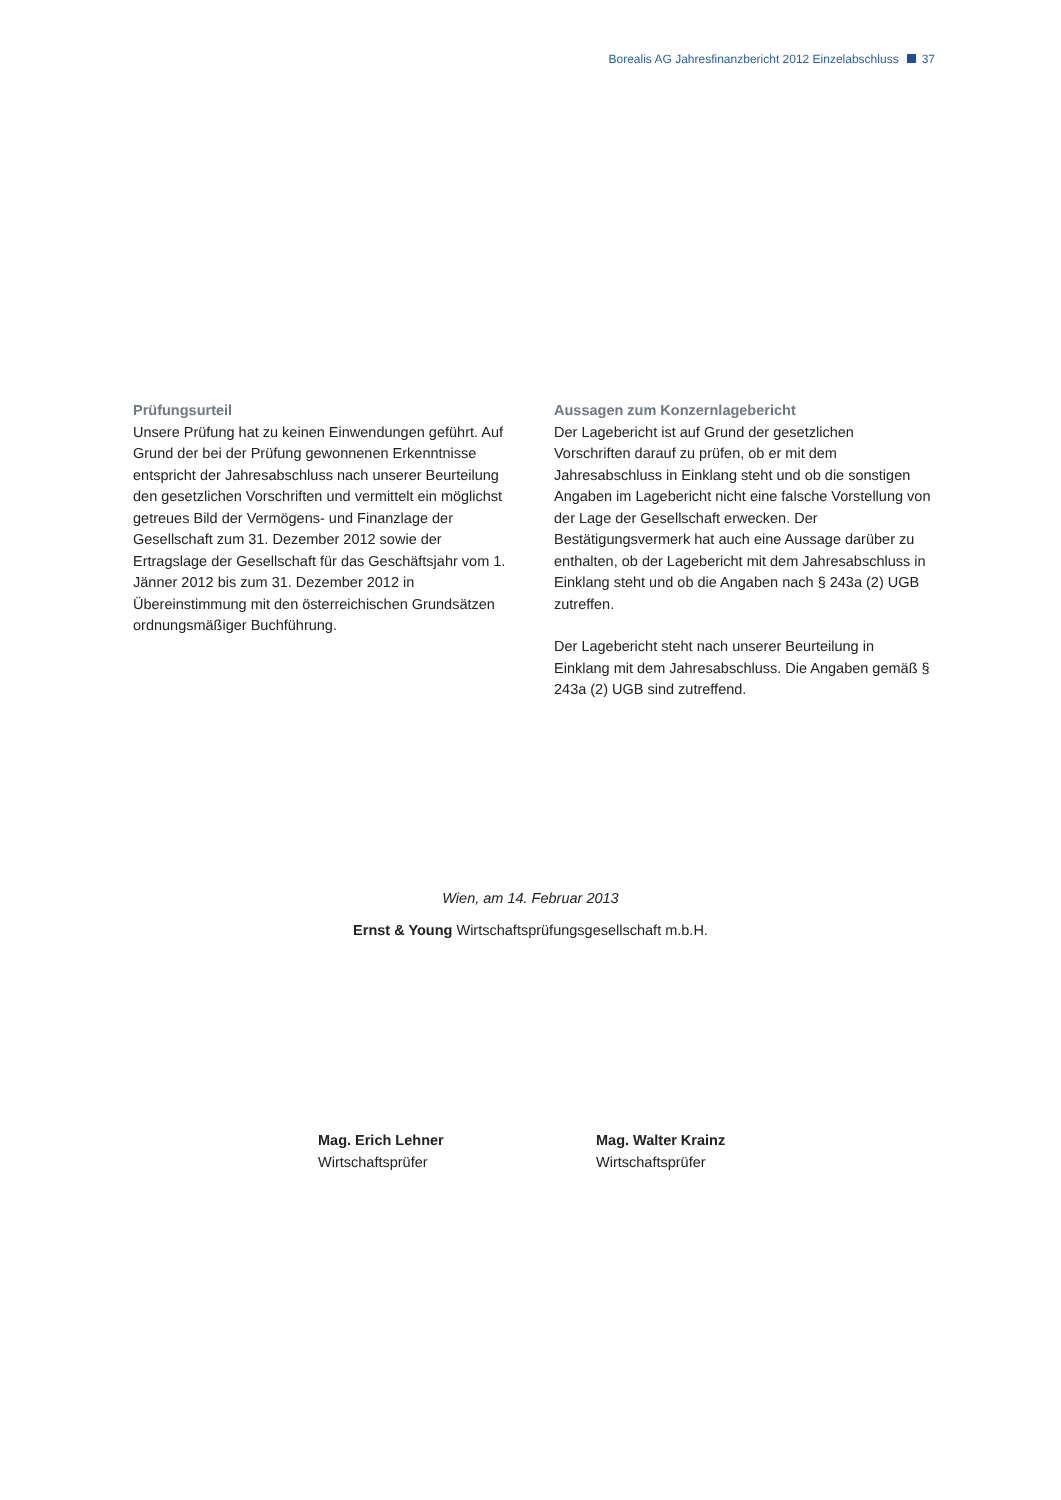Borealis AG Jahresfinanzbericht 2012 Einzelabschluss 37
Prüfungsurteil
Unsere Prüfung hat zu keinen Einwendungen geführt. Auf Grund der bei der Prüfung gewonnenen Erkenntnisse entspricht der Jahresabschluss nach unserer Beurteilung den gesetzlichen Vorschriften und vermittelt ein möglichst getreues Bild der Vermögens- und Finanzlage der Gesellschaft zum 31. Dezember 2012 sowie der Ertragslage der Gesellschaft für das Geschäftsjahr vom 1. Jänner 2012 bis zum 31. Dezember 2012 in Übereinstimmung mit den österreichischen Grundsätzen ordnungsmäßiger Buchführung.
Aussagen zum Konzernlagebericht
Der Lagebericht ist auf Grund der gesetzlichen Vorschriften darauf zu prüfen, ob er mit dem Jahresabschluss in Einklang steht und ob die sonstigen Angaben im Lagebericht nicht eine falsche Vorstellung von der Lage der Gesellschaft erwecken. Der Bestätigungsvermerk hat auch eine Aussage darüber zu enthalten, ob der Lagebericht mit dem Jahresabschluss in Einklang steht und ob die Angaben nach § 243a (2) UGB zutreffen.
Der Lagebericht steht nach unserer Beurteilung in Einklang mit dem Jahresabschluss. Die Angaben gemäß § 243a (2) UGB sind zutreffend.
Wien, am 14. Februar 2013
Ernst & Young Wirtschaftsprüfungsgesellschaft m.b.H.
Mag. Erich Lehner
Wirtschaftsprüfer
Mag. Walter Krainz
Wirtschaftsprüfer